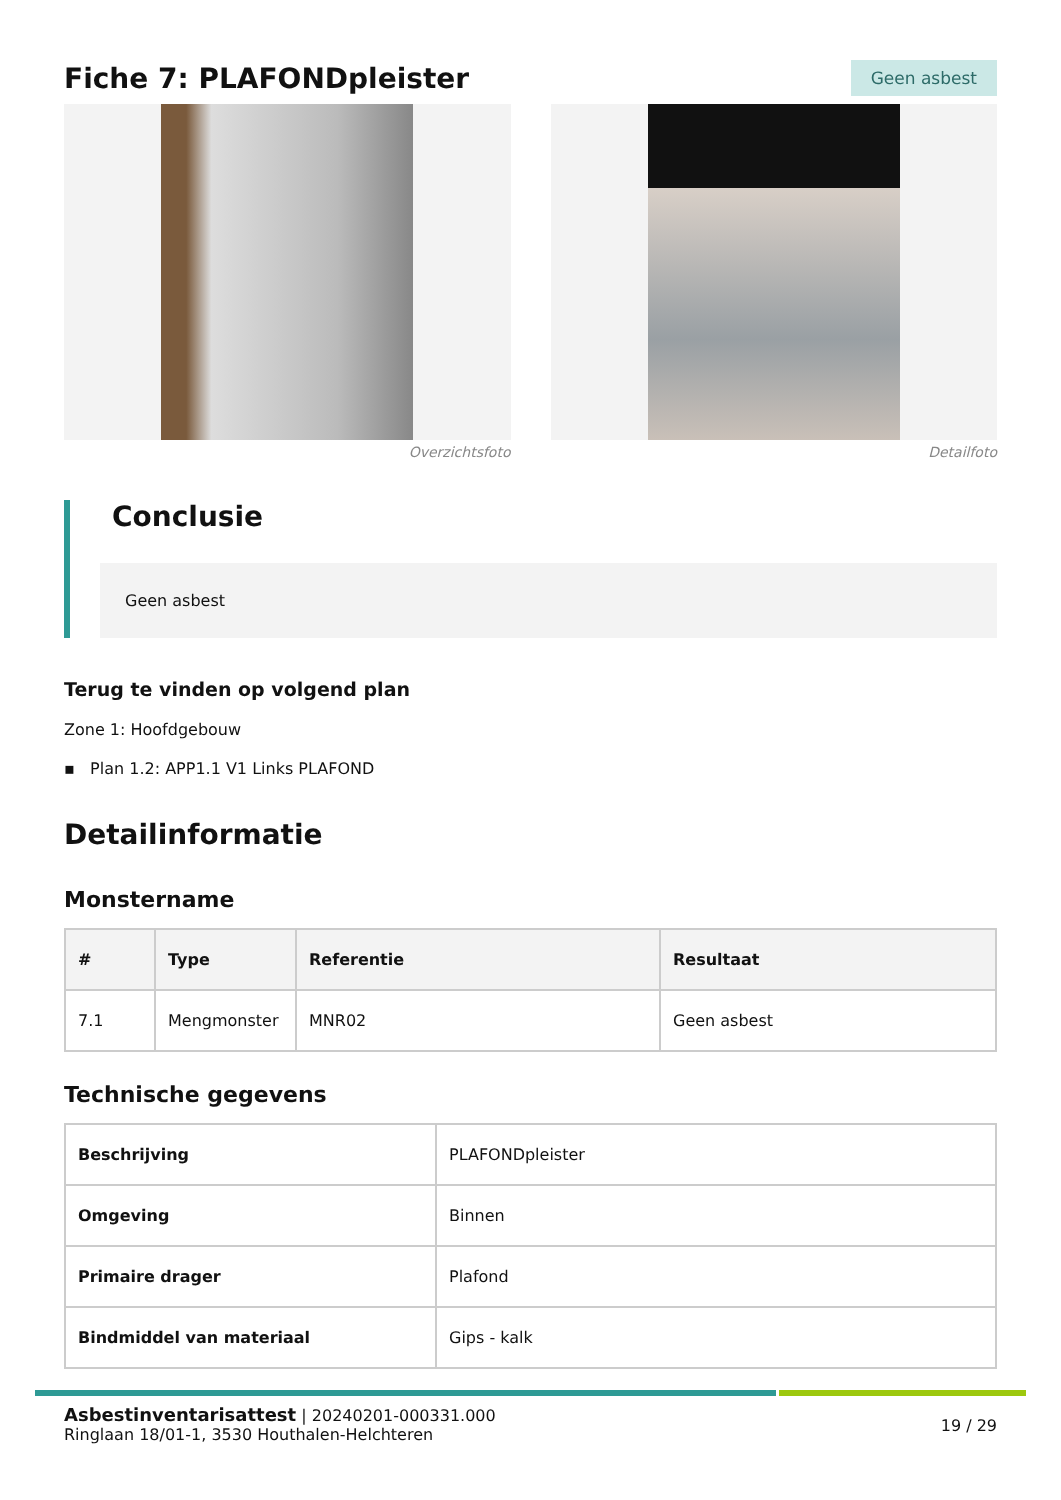Fiche 7: PLAFONDpleister
Geen asbest
Overzichtsfoto Detailfoto
Conclusie
Geen asbest
Terug te vinden op volgend plan
Zone 1: Hoofdgebouw
▪ Plan 1.2: APP1.1 V1 Links PLAFOND
Detailinformatie
Monstername
| # | Type | Referentie | Resultaat |
| --- | --- | --- | --- |
| 7.1 | Mengmonster | MNR02 | Geen asbest |
Technische gegevens
| Beschrijving | PLAFONDpleister |
| Omgeving | Binnen |
| Primaire drager | Plafond |
| Bindmiddel van materiaal | Gips - kalk |
Asbestinventarisattest | 20240201-000331.000
Ringlaan 18/01-1, 3530 Houthalen-Helchteren
19 / 29